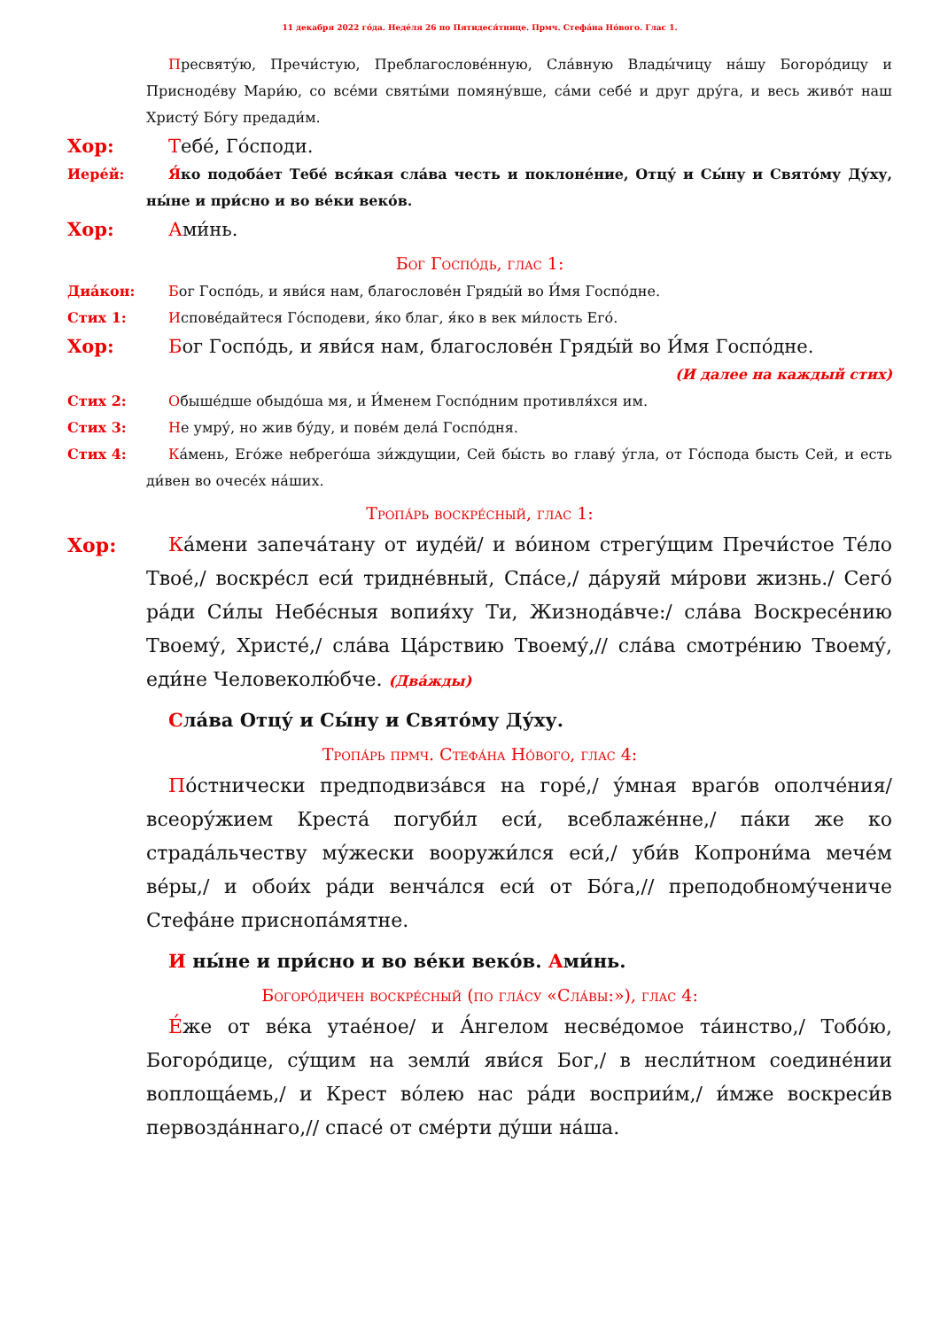11 декабря 2022 го́да. Неде́ля 26 по Пятидеся́тнице. Прмч. Стефа́на Но́вого. Глас 1.
Пресвяту́ю, Пречи́стую, Преблагослове́нную, Сла́вную Влады́чицу на́шу Богоро́дицу и Присноде́ву Мари́ю, со все́ми святы́ми помяну́вше, са́ми себе́ и друг дру́га, и весь живо́т наш Христу́ Бо́гу предади́м.
Хор: Тебе́, Го́споди.
Иере́й: Я́ко подоба́ет Тебе́ вся́кая сла́ва честь и поклоне́ние, Отцу́ и Сы́ну и Свято́му Ду́ху, ны́не и при́сно и во ве́ки веко́в.
Хор: Ами́нь.
Бог Госпо́дь, глас 1:
Диа́кон: Бог Госпо́дь, и яви́ся нам, благослове́н Гряды́й во И́мя Госпо́дне.
Стих 1: Испове́дайтеся Го́сподеви, я́ко благ, я́ко в век ми́лость Его́.
Хор: Бог Госпо́дь, и яви́ся нам, благослове́н Гряды́й во И́мя Госпо́дне.
(И далее на каждый стих)
Стих 2: Обыше́дше обыдо́ша мя, и И́менем Госпо́дним противля́хся им.
Стих 3: Не умру́, но жив бу́ду, и пове́м дела́ Госпо́дня.
Стих 4: Ка́мень, Его́же небрего́ша зи́ждущии, Сей бы́сть во главу́ у́гла, от Го́спода бысть Сей, и есть ди́вен во очесе́х на́ших.
Тропа́рь воскре́сный, глас 1:
Хор: Ка́мени запеча́тану от иуде́й/ и во́ином стрегу́щим Пречи́стое Те́ло Твое́,/ воскре́сл еси́ тридне́вный, Спа́се,/ да́руяй ми́рови жизнь./ Сего́ ра́ди Си́лы Небе́сныя вопия́ху Ти, Жизнода́вче:/ сла́ва Воскресе́нию Твоему́, Христе́,/ сла́ва Ца́рствию Твоему́,// сла́ва смотре́нию Твоему́, еди́не Человеколю́бче. (Два́жды)
Сла́ва Отцу́ и Сы́ну и Свято́му Ду́ху.
Тропа́рь прмч. Стефа́на Но́вого, глас 4:
По́стнически предподвиза́вся на горе́,/ у́мная враго́в ополче́ния/ всеору́жием Креста́ погуби́л еси́, всеблаже́нне,/ па́ки же ко страда́льчеству му́жески вооружи́лся еси́,/ уби́в Копрони́ма мече́м ве́ры,/ и обои́х ра́ди венча́лся еси́ от Бо́га,// преподобному́чениче Стефа́не приснопа́мятне.
И ны́не и при́сно и во ве́ки веко́в. Ами́нь.
Богоро́дичен воскре́сный (по гла́су «Сла́вы:»), глас 4:
Е́же от ве́ка утае́ное/ и А́нгелом несве́домое та́инство,/ Тобо́ю, Богоро́дице, су́щим на земли́ яви́ся Бог,/ в несли́тном соедине́нии воплоща́емь,/ и Крест во́лею нас ра́ди восприи́м,/ и́мже воскреси́в первозда́ннаго,// спасе́ от сме́рти ду́ши на́ша.